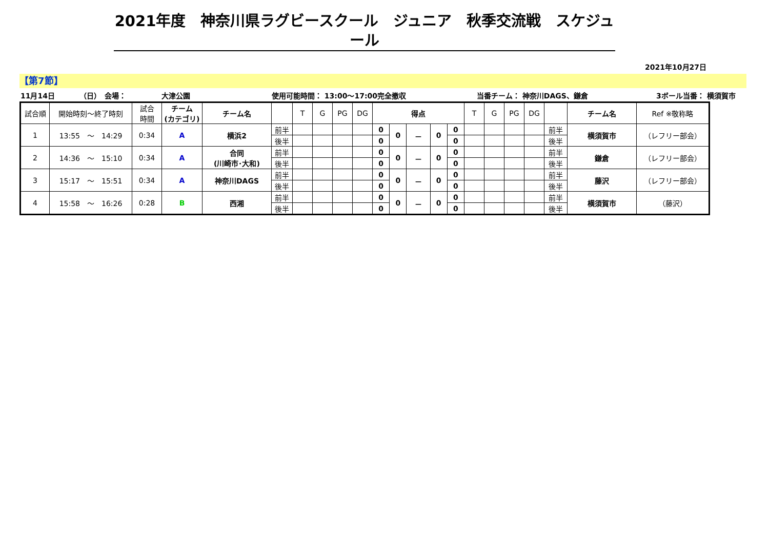2021年度　神奈川県ラグビースクール　ジュニア　秋季交流戦　スケジュール
2021年10月27日
【第7節】
11月14日 （日）　会場： 大津公園 使用可能時間： 13:00～17:00完全撤収 当番チーム： 神奈川DAGS、鎌倉 3ボール当番： 横須賀市
| 試合順 | 開始時刻～終了時刻 | 試合 時間 | チーム (カテゴリ) | チーム名 | | T | G | PG | DG | 得点 | | | | | T | G | PG | DG | | チーム名 | Ref ※敬称略 |
| --- | --- | --- | --- | --- | --- | --- | --- | --- | --- | --- | --- | --- | --- | --- | --- | --- | --- | --- | --- | --- | --- |
| 1 | 13:55 ～ 14:29 | 0:34 | A | 横浜2 | 前半 | | | | | 0 | 0 | － | 0 | 0 | | | | | 前半 | 横須賀市 | （レフリー部会） |
| | | | | | 後半 | | | | | 0 | | | | 0 | | | | | 後半 | | |
| 2 | 14:36 ～ 15:10 | 0:34 | A | 合同 (川崎市･大和) | 前半 | | | | | 0 | 0 | － | 0 | 0 | | | | | 前半 | 鎌倉 | （レフリー部会） |
| | | | | | 後半 | | | | | 0 | | | | 0 | | | | | 後半 | | |
| 3 | 15:17 ～ 15:51 | 0:34 | A | 神奈川DAGS | 前半 | | | | | 0 | 0 | － | 0 | 0 | | | | | 前半 | 藤沢 | （レフリー部会） |
| | | | | | 後半 | | | | | 0 | | | | 0 | | | | | 後半 | | |
| 4 | 15:58 ～ 16:26 | 0:28 | B | 西湘 | 前半 | | | | | 0 | 0 | － | 0 | 0 | | | | | 前半 | 横須賀市 | （藤沢） |
| | | | | | 後半 | | | | | 0 | | | | 0 | | | | | 後半 | | |